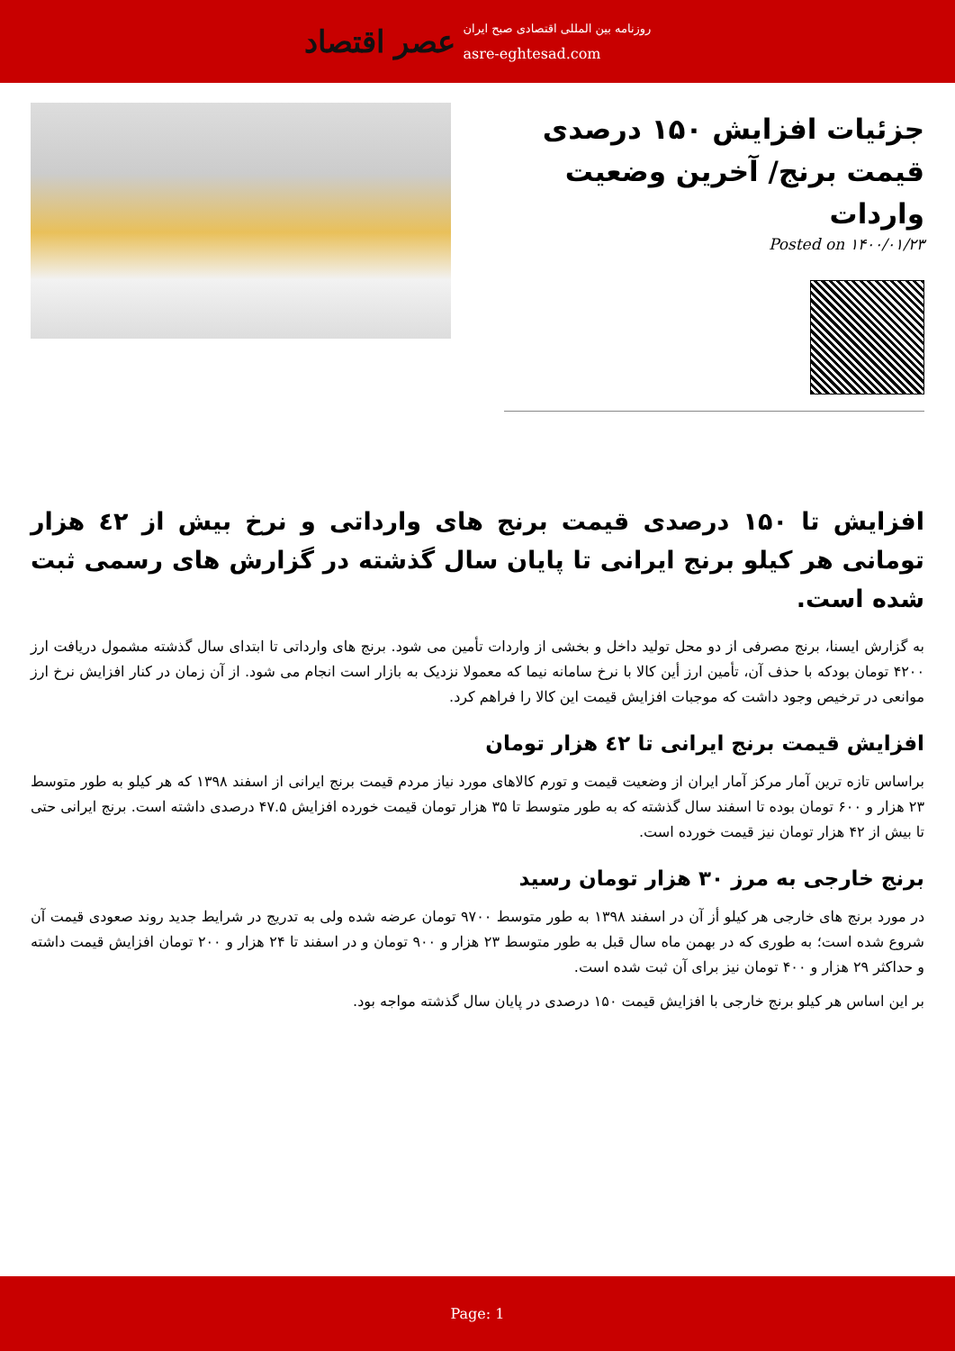عصر اقتصاد
روزنامه بین المللی اقتصادی صبح ایران
asre-eghtesad.com
جزئیات افزایش ۱۵۰ درصدی قیمت برنج/ آخرین وضعیت واردات
Posted on ۱۴۰۰/۰۱/۲۳
افزایش تا ۱۵۰ درصدی قیمت برنج های وارداتی و نرخ بیش از ٤٢ هزار تومانی هر کیلو برنج ایرانی تا پایان سال گذشته در گزارش های رسمی ثبت شده است.
به گزارش ایسنا، برنج مصرفی از دو محل تولید داخل و بخشی از واردات تأمین می شود. برنج های وارداتی تا ابتدای سال گذشته مشمول دریافت ارز ۴۲۰۰ تومان بودکه با حذف آن، تأمین ارز أین کالا با نرخ سامانه نیما که معمولا نزدیک به بازار است انجام می شود. از آن زمان در کنار افزایش نرخ ارز موانعی در ترخیص وجود داشت که موجبات افزایش قیمت این کالا را فراهم کرد.
افزایش قیمت برنج ایرانی تا ٤٢ هزار تومان
براساس تازه ترین آمار مرکز آمار ایران از وضعیت قیمت و تورم کالاهای مورد نیاز مردم قیمت برنج ایرانی از اسفند ۱۳۹۸ که هر کیلو به طور متوسط ۲۳ هزار و ۶۰۰ تومان بوده تا اسفند سال گذشته که به طور متوسط تا ۳۵ هزار تومان قیمت خورده افزایش ۴۷.۵ درصدی داشته است. برنج ایرانی حتی تا بیش از ۴۲ هزار تومان نیز قیمت خورده است.
برنج خارجی به مرز ۳۰ هزار تومان رسید
در مورد برنج های خارجی هر کیلو أز آن در اسفند ۱۳۹۸ به طور متوسط ۹۷۰۰ تومان عرضه شده ولی به تدریج در شرایط جدید روند صعودی قیمت آن شروع شده است؛ به طوری که در بهمن ماه سال قبل به طور متوسط ۲۳ هزار و ۹۰۰ تومان و در اسفند تا ۲۴ هزار و ۲۰۰ تومان افزایش قیمت داشته و حداکثر ۲۹ هزار و ۴۰۰ تومان نیز برای آن ثبت شده است.
بر این اساس هر کیلو برنج خارجی با افزایش قیمت ۱۵۰ درصدی در پایان سال گذشته مواجه بود.
Page: 1